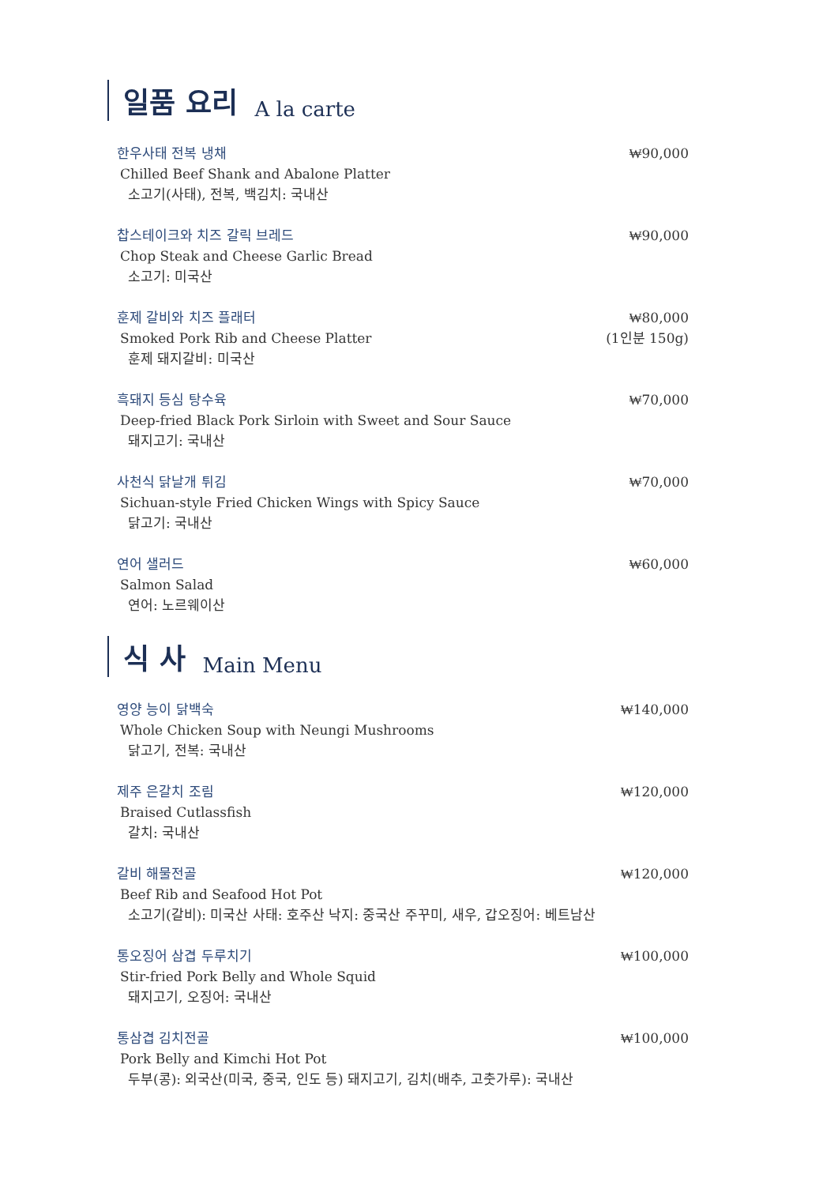일품 요리 A la carte
한우사태 전복 냉채
Chilled Beef Shank and Abalone Platter
소고기(사태), 전복, 백김치: 국내산
₩90,000
찹스테이크와 치즈 갈릭 브레드
Chop Steak and Cheese Garlic Bread
소고기: 미국산
₩90,000
훈제 갈비와 치즈 플래터
Smoked Pork Rib and Cheese Platter
훈제 돼지갈비: 미국산
₩80,000
(1인분 150g)
흑돼지 등심 탕수육
Deep-fried Black Pork Sirloin with Sweet and Sour Sauce
돼지고기: 국내산
₩70,000
사천식 닭날개 튀김
Sichuan-style Fried Chicken Wings with Spicy Sauce
닭고기: 국내산
₩70,000
연어 샐러드
Salmon Salad
연어: 노르웨이산
₩60,000
식 사 Main Menu
영양 능이 닭백숙
Whole Chicken Soup with Neungi Mushrooms
닭고기, 전복: 국내산
₩140,000
제주 은갈치 조림
Braised Cutlassfish
갈치: 국내산
₩120,000
갈비 해물전골
Beef Rib and Seafood Hot Pot
소고기(갈비): 미국산 사태: 호주산 낙지: 중국산 주꾸미, 새우, 갑오징어: 베트남산
₩120,000
통오징어 삼겹 두루치기
Stir-fried Pork Belly and Whole Squid
돼지고기, 오징어: 국내산
₩100,000
통삼겹 김치전골
Pork Belly and Kimchi Hot Pot
두부(콩): 외국산(미국, 중국, 인도 등) 돼지고기, 김치(배추, 고춧가루): 국내산
₩100,000